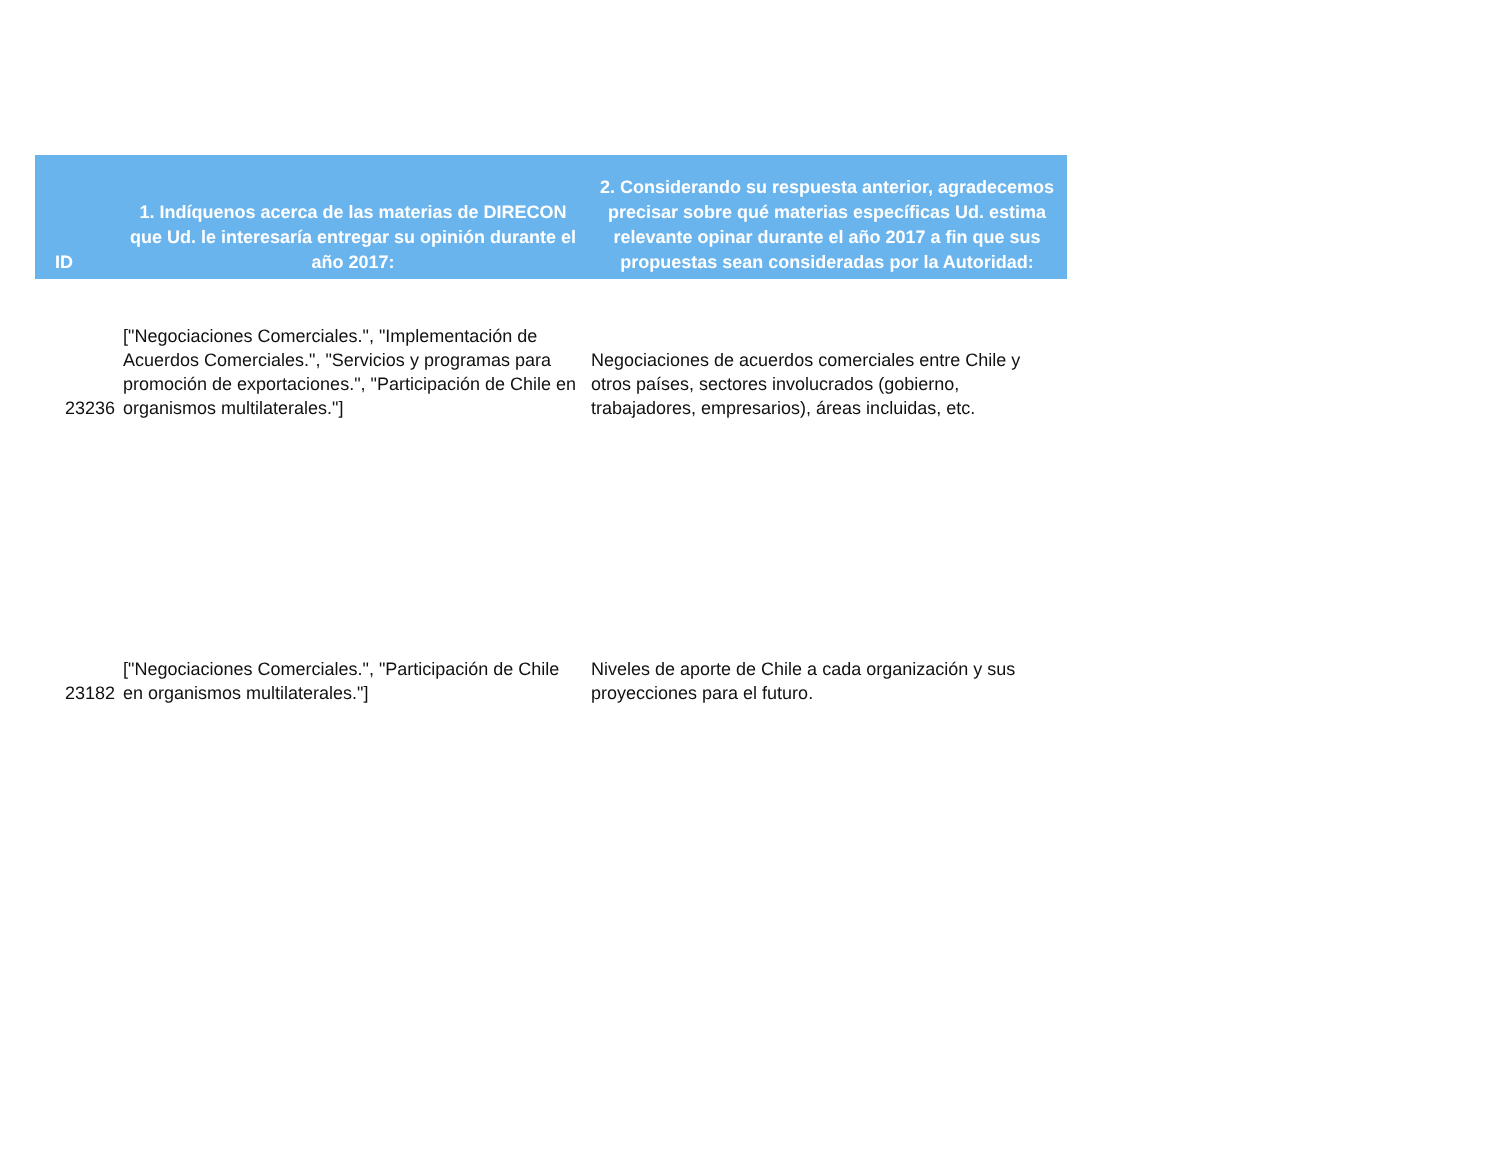| ID | 1. Indíquenos acerca de las materias de DIRECON que Ud. le interesaría entregar su opinión durante el año 2017: | 2. Considerando su respuesta anterior, agradecemos precisar sobre qué materias específicas Ud. estima relevante opinar durante el año 2017 a fin que sus propuestas sean consideradas por la Autoridad: |
| --- | --- | --- |
| 23236 | ["Negociaciones Comerciales.", "Implementación de Acuerdos Comerciales.", "Servicios y programas para promoción de exportaciones.", "Participación de Chile en organismos multilaterales."] | Negociaciones de acuerdos comerciales entre Chile y otros países, sectores involucrados (gobierno, trabajadores, empresarios), áreas incluidas, etc. |
| 23182 | ["Negociaciones Comerciales.", "Participación de Chile en organismos multilaterales."] | Niveles de aporte de Chile a cada organización y sus proyecciones para el futuro. |